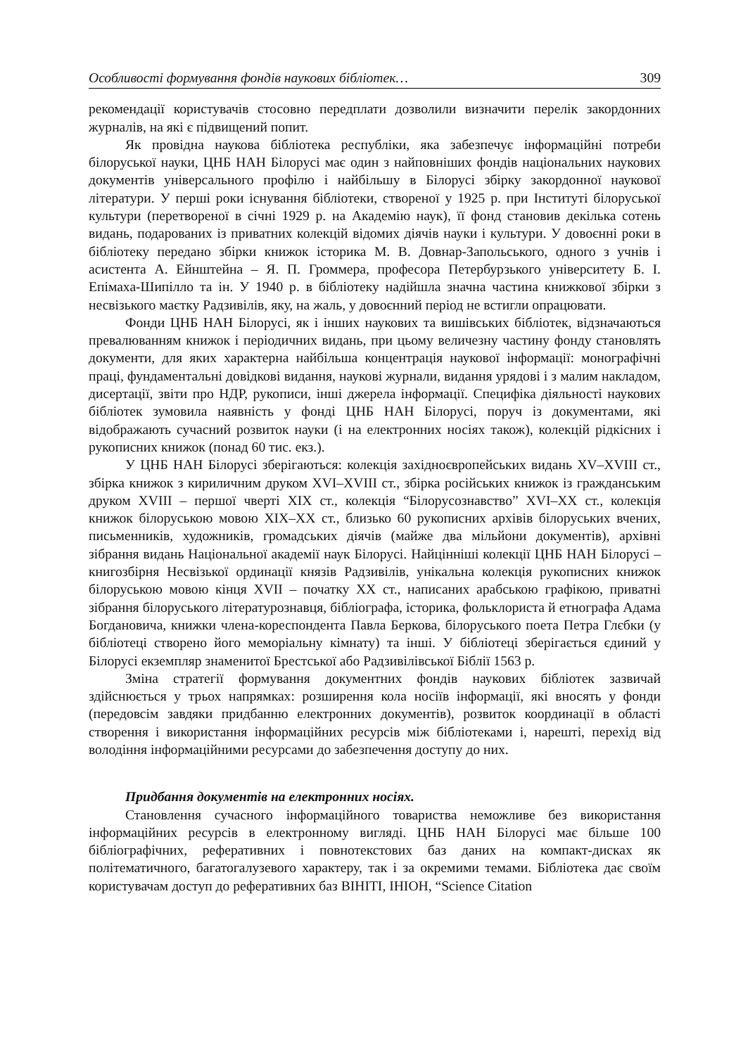Особливості формування фондів наукових бібліотек… 309
рекомендації користувачів стосовно передплати дозволили визначити перелік закордонних журналів, на які є підвищений попит.
Як провідна наукова бібліотека республіки, яка забезпечує інформаційні потреби білоруської науки, ЦНБ НАН Білорусі має один з найповніших фондів національних наукових документів універсального профілю і найбільшу в Білорусі збірку закордонної наукової літератури. У перші роки існування бібліотеки, створеної у 1925 р. при Інституті білоруської культури (перетвореної в січні 1929 р. на Академію наук), її фонд становив декілька сотень видань, подарованих із приватних колекцій відомих діячів науки і культури. У довоєнні роки в бібліотеку передано збірки книжок історика М. В. Довнар-Запольського, одного з учнів і асистента А. Ейнштейна – Я. П. Громмера, професора Петербурзького університету Б. І. Епімаха-Шипілло та ін. У 1940 р. в бібліотеку надійшла значна частина книжкової збірки з несвізького маєтку Радзивілів, яку, на жаль, у довоєнний період не встигли опрацювати.
Фонди ЦНБ НАН Білорусі, як і інших наукових та вишівських бібліотек, відзначаються превалюванням книжок і періодичних видань, при цьому величезну частину фонду становлять документи, для яких характерна найбільша концентрація наукової інформації: монографічні праці, фундаментальні довідкові видання, наукові журнали, видання урядові і з малим накладом, дисертації, звіти про НДР, рукописи, інші джерела інформації. Специфіка діяльності наукових бібліотек зумовила наявність у фонді ЦНБ НАН Білорусі, поруч із документами, які відображають сучасний розвиток науки (і на електронних носіях також), колекцій рідкісних і рукописних книжок (понад 60 тис. екз.).
У ЦНБ НАН Білорусі зберігаються: колекція західноєвропейських видань XV–XVIII ст., збірка книжок з кириличним друком XVI–XVIII ст., збірка російських книжок із гражданським друком XVIII – першої чверті XIX ст., колекція “Білорусознавство” XVI–XX ст., колекція книжок білоруською мовою XIX–XX ст., близько 60 рукописних архівів білоруських вчених, письменників, художників, громадських діячів (майже два мільйони документів), архівні зібрання видань Національної академії наук Білорусі. Найцінніші колекції ЦНБ НАН Білорусі – книгозбірня Несвізької ординації князів Радзивілів, унікальна колекція рукописних книжок білоруською мовою кінця XVII – початку XX ст., написаних арабською графікою, приватні зібрання білоруського літературознавця, бібліографа, історика, фольклориста й етнографа Адама Богдановича, книжки члена-кореспондента Павла Беркова, білоруського поета Петра Глєбки (у бібліотеці створено його меморіальну кімнату) та інші. У бібліотеці зберігається єдиний у Білорусі екземпляр знаменитої Брестської або Радзивілівської Біблії 1563 р.
Зміна стратегії формування документних фондів наукових бібліотек зазвичай здійснюється у трьох напрямках: розширення кола носіїв інформації, які вносять у фонди (передовсім завдяки придбанню електронних документів), розвиток координації в області створення і використання інформаційних ресурсів між бібліотеками і, нарешті, перехід від володіння інформаційними ресурсами до забезпечення доступу до них.
Придбання документів на електронних носіях.
Становлення сучасного інформаційного товариства неможливе без використання інформаційних ресурсів в електронному вигляді. ЦНБ НАН Білорусі має більше 100 бібліографічних, реферативних і повнотекстових баз даних на компакт-дисках як політематичного, багатогалузевого характеру, так і за окремими темами. Бібліотека дає своїм користувачам доступ до реферативних баз ВІНІТІ, ІНІОН, “Science Citation